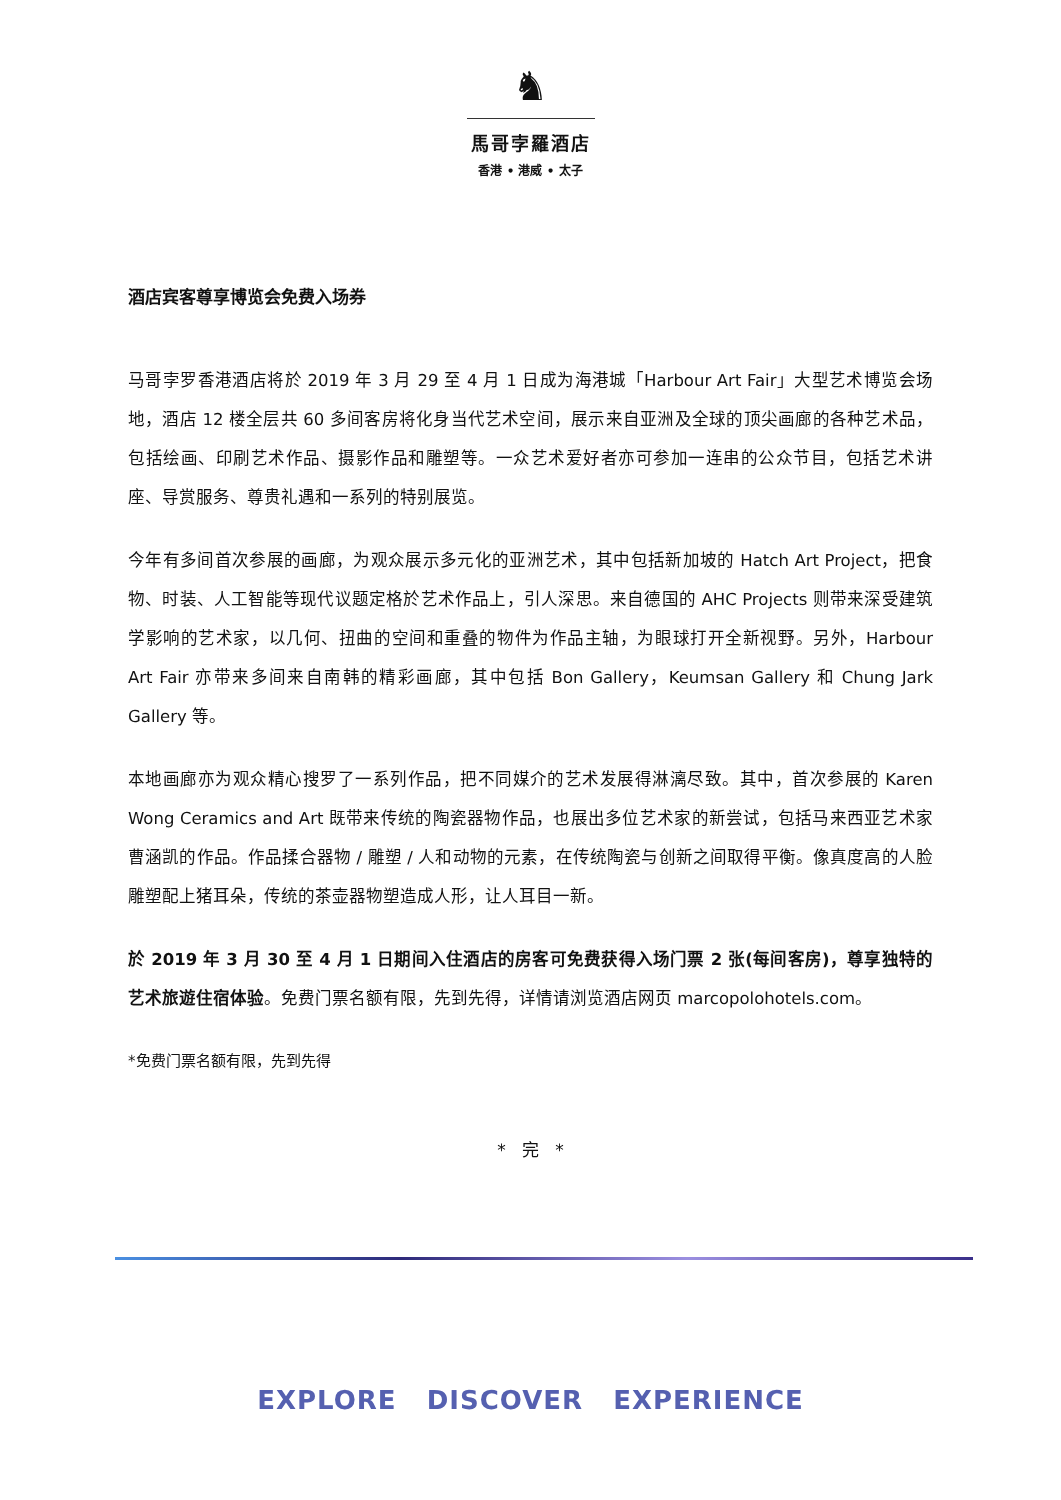♞
馬哥孛羅酒店
香港 • 港威 • 太子
酒店宾客尊享博览会免费入场券
马哥孛罗香港酒店将於 2019 年 3 月 29 至 4 月 1 日成为海港城「Harbour Art Fair」大型艺术博览会场地，酒店 12 楼全层共 60 多间客房将化身当代艺术空间，展示来自亚洲及全球的顶尖画廊的各种艺术品，包括绘画、印刷艺术作品、摄影作品和雕塑等。一众艺术爱好者亦可参加一连串的公众节目，包括艺术讲座、导赏服务、尊贵礼遇和一系列的特别展览。
今年有多间首次参展的画廊，为观众展示多元化的亚洲艺术，其中包括新加坡的 Hatch Art Project，把食物、时装、人工智能等现代议题定格於艺术作品上，引人深思。来自德国的 AHC Projects 则带来深受建筑学影响的艺术家，以几何、扭曲的空间和重叠的物件为作品主轴，为眼球打开全新视野。另外，Harbour Art Fair 亦带来多间来自南韩的精彩画廊，其中包括 Bon Gallery，Keumsan Gallery 和 Chung Jark Gallery 等。
本地画廊亦为观众精心搜罗了一系列作品，把不同媒介的艺术发展得淋漓尽致。其中，首次参展的 Karen Wong Ceramics and Art 既带来传统的陶瓷器物作品，也展出多位艺术家的新尝试，包括马来西亚艺术家曹涵凯的作品。作品揉合器物 / 雕塑 / 人和动物的元素，在传统陶瓷与创新之间取得平衡。像真度高的人脸雕塑配上猪耳朵，传统的茶壶器物塑造成人形，让人耳目一新。
於 2019 年 3 月 30 至 4 月 1 日期间入住酒店的房客可免费获得入场门票 2 张(每间客房)，尊享独特的艺术旅遊住宿体验。免费门票名额有限，先到先得，详情请浏览酒店网页 marcopolohotels.com。
*免费门票名额有限，先到先得
* 完 *
EXPLORE DISCOVER EXPERIENCE